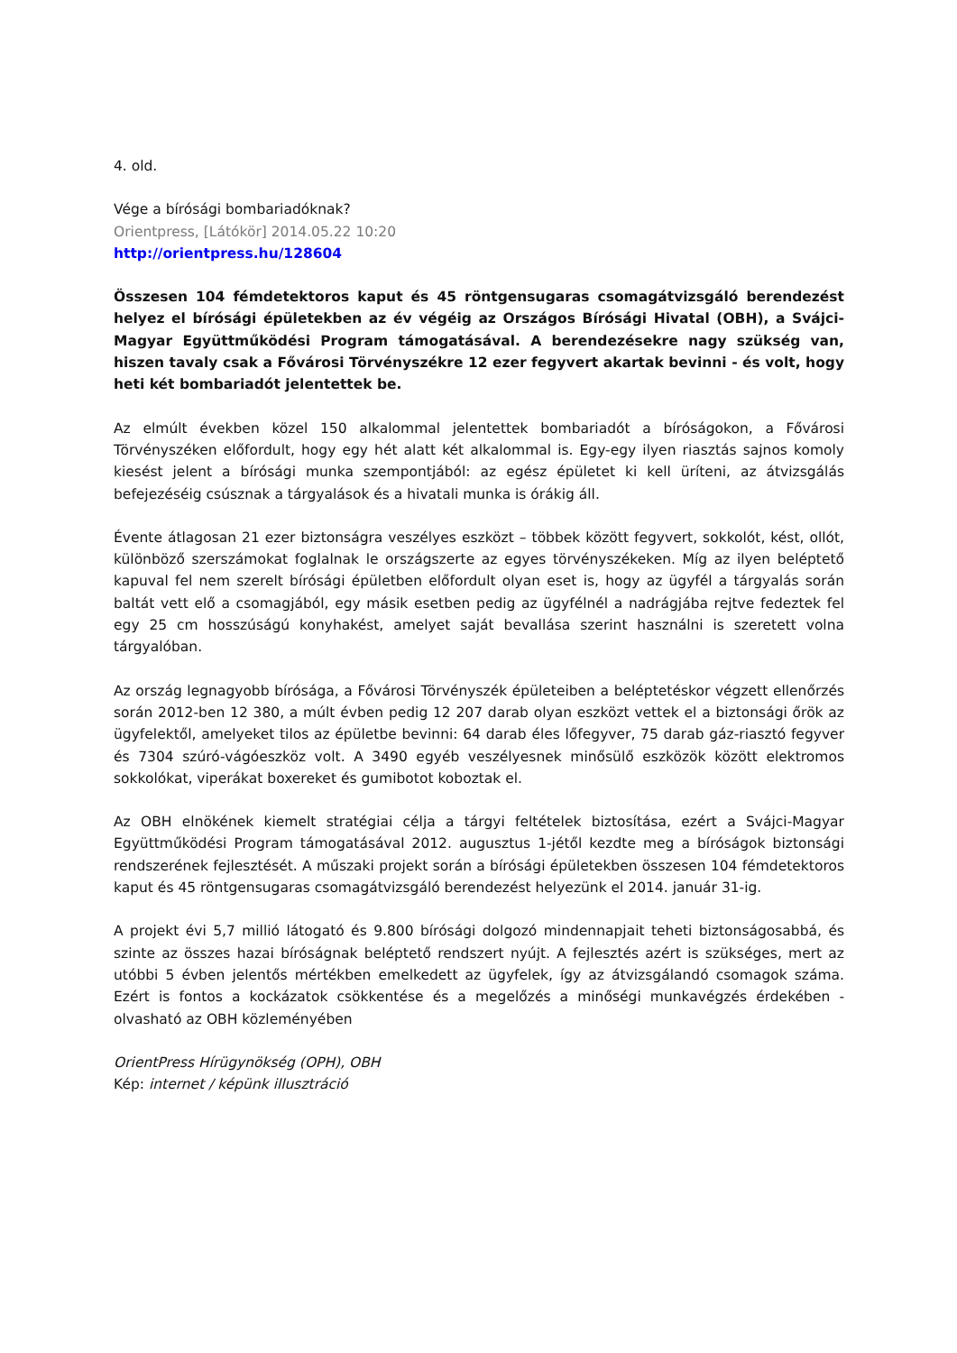4. old.
Vége a bírósági bombariadóknak?
Orientpress, [Látókör] 2014.05.22 10:20
http://orientpress.hu/128604
Összesen 104 fémdetektoros kaput és 45 röntgensugaras csomagátvizsgáló berendezést helyez el bírósági épületekben az év végéig az Országos Bírósági Hivatal (OBH), a Svájci-Magyar Együttműködési Program támogatásával. A berendezésekre nagy szükség van, hiszen tavaly csak a Fővárosi Törvényszékre 12 ezer fegyvert akartak bevinni - és volt, hogy heti két bombariadót jelentettek be.
Az elmúlt években közel 150 alkalommal jelentettek bombariadót a bíróságokon, a Fővárosi Törvényszéken előfordult, hogy egy hét alatt két alkalommal is. Egy-egy ilyen riasztás sajnos komoly kiesést jelent a bírósági munka szempontjából: az egész épületet ki kell üríteni, az átvizsgálás befejezéséig csúsznak a tárgyalások és a hivatali munka is órákig áll.
Évente átlagosan 21 ezer biztonságra veszélyes eszközt – többek között fegyvert, sokkolót, kést, ollót, különböző szerszámokat foglalnak le országszerte az egyes törvényszékeken. Míg az ilyen beléptető kapuval fel nem szerelt bírósági épületben előfordult olyan eset is, hogy az ügyfél a tárgyalás során baltát vett elő a csomagjából, egy másik esetben pedig az ügyfélnél a nadrágjába rejtve fedeztek fel egy 25 cm hosszúságú konyhakést, amelyet saját bevallása szerint használni is szeretett volna tárgyalóban.
Az ország legnagyobb bírósága, a Fővárosi Törvényszék épületeiben a beléptetéskor végzett ellenőrzés során 2012-ben 12 380, a múlt évben pedig 12 207 darab olyan eszközt vettek el a biztonsági őrök az ügyfelektől, amelyeket tilos az épületbe bevinni: 64 darab éles lőfegyver, 75 darab gáz-riasztó fegyver és 7304 szúró-vágóeszköz volt. A 3490 egyéb veszélyesnek minősülő eszközök között elektromos sokkolókat, viperákat boxereket és gumibotot koboztak el.
Az OBH elnökének kiemelt stratégiai célja a tárgyi feltételek biztosítása, ezért a Svájci-Magyar Együttműködési Program támogatásával 2012. augusztus 1-jétől kezdte meg a bíróságok biztonsági rendszerének fejlesztését. A műszaki projekt során a bírósági épületekben összesen 104 fémdetektoros kaput és 45 röntgensugaras csomagátvizsgáló berendezést helyezünk el 2014. január 31-ig.
A projekt évi 5,7 millió látogató és 9.800 bírósági dolgozó mindennapjait teheti biztonságosabbá, és szinte az összes hazai bíróságnak beléptető rendszert nyújt. A fejlesztés azért is szükséges, mert az utóbbi 5 évben jelentős mértékben emelkedett az ügyfelek, így az átvizsgálandó csomagok száma. Ezért is fontos a kockázatok csökkentése és a megelőzés a minőségi munkavégzés érdekében - olvasható az OBH közleményében
OrientPress Hírügynökség (OPH), OBH
Kép: internet / képünk illusztráció